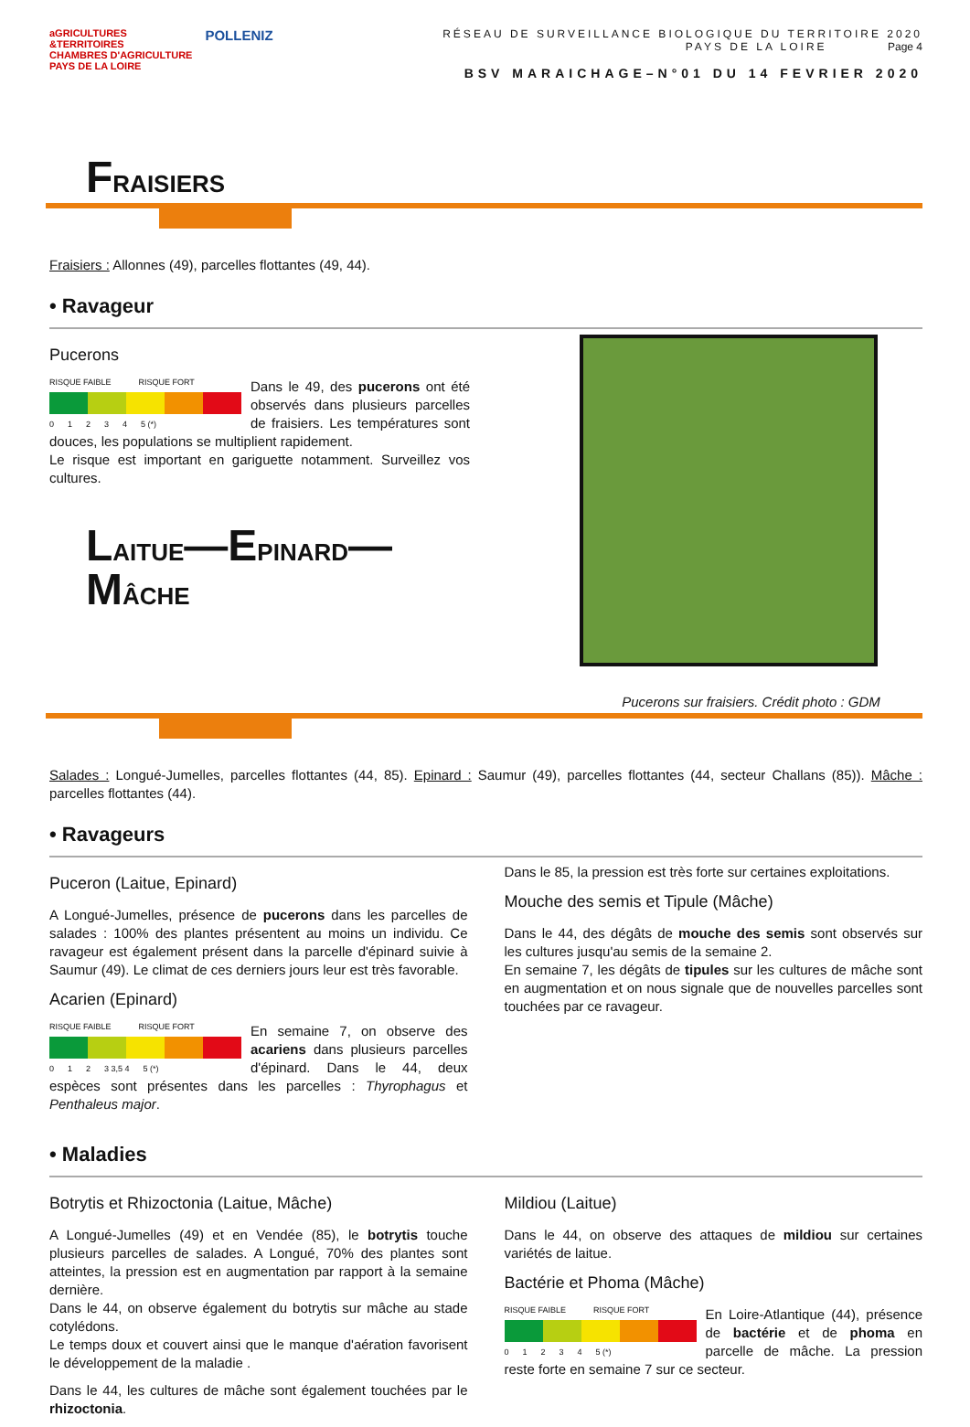aGRICULTURES
&TERRITOIRES
CHAMBRES D'AGRICULTURE
PAYS DE LA LOIRE
POLLENIZ
RÉSEAU DE SURVEILLANCE BIOLOGIQUE DU TERRITOIRE 2020
PAYS DE LA LOIRE Page 4
BSV MARAICHAGE–N°01 DU 14 FEVRIER 2020
FRAISIERS
Fraisiers : Allonnes (49), parcelles flottantes (49, 44).
• Ravageur
Pucerons
RISQUE FAIBLE RISQUE FORT
0 1 2 3 4 5 (*)
Dans le 49, des pucerons ont été observés dans plusieurs parcelles de fraisiers. Les températures sont douces, les populations se multiplient rapidement.
Le risque est important en gariguette notamment. Surveillez vos cultures.
LAITUE—EPINARD—MÂCHE
Pucerons sur fraisiers. Crédit photo : GDM
Salades : Longué-Jumelles, parcelles flottantes (44, 85). Epinard : Saumur (49), parcelles flottantes (44, secteur Challans (85)). Mâche : parcelles flottantes (44).
• Ravageurs
Puceron (Laitue, Epinard)
A Longué-Jumelles, présence de pucerons dans les parcelles de salades : 100% des plantes présentent au moins un individu. Ce ravageur est également présent dans la parcelle d'épinard suivie à Saumur (49). Le climat de ces derniers jours leur est très favorable.
Acarien (Epinard)
RISQUE FAIBLE RISQUE FORT
0 1 2 3 3,5 4 5 (*)
En semaine 7, on observe des acariens dans plusieurs parcelles d'épinard. Dans le 44, deux espèces sont présentes dans les parcelles : Thyrophagus et Penthaleus major.
Dans le 85, la pression est très forte sur certaines exploitations.
Mouche des semis et Tipule (Mâche)
Dans le 44, des dégâts de mouche des semis sont observés sur les cultures jusqu'au semis de la semaine 2.
En semaine 7, les dégâts de tipules sur les cultures de mâche sont en augmentation et on nous signale que de nouvelles parcelles sont touchées par ce ravageur.
• Maladies
Botrytis et Rhizoctonia (Laitue, Mâche)
A Longué-Jumelles (49) et en Vendée (85), le botrytis touche plusieurs parcelles de salades. A Longué, 70% des plantes sont atteintes, la pression est en augmentation par rapport à la semaine dernière.
Dans le 44, on observe également du botrytis sur mâche au stade cotylédons.
Le temps doux et couvert ainsi que le manque d'aération favorisent le développement de la maladie .
Dans le 44, les cultures de mâche sont également touchées par le rhizoctonia.
Mildiou (Laitue)
Dans le 44, on observe des attaques de mildiou sur certaines variétés de laitue.
Bactérie et Phoma (Mâche)
RISQUE FAIBLE RISQUE FORT
0 1 2 3 4 5 (*)
En Loire-Atlantique (44), présence de bactérie et de phoma en parcelle de mâche. La pression reste forte en semaine 7 sur ce secteur.